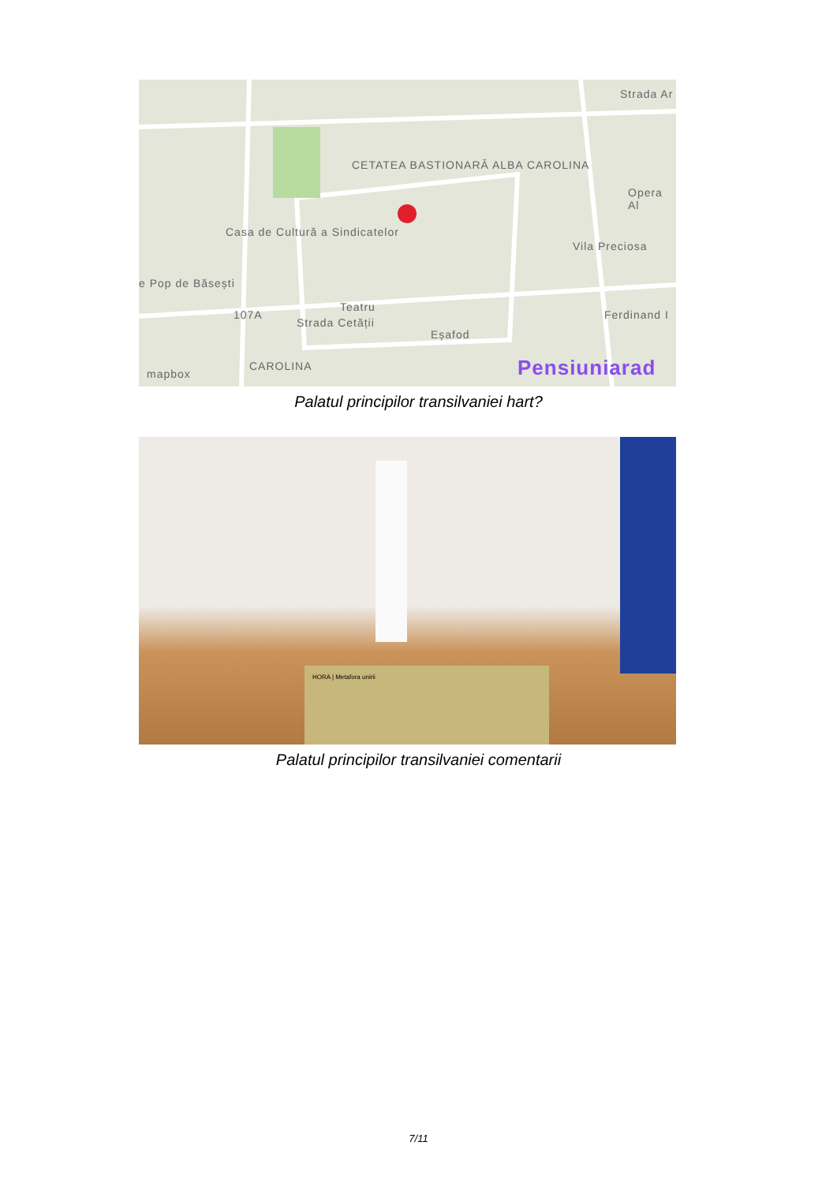CETATEA BASTIONARĂ ALBA CAROLINA
Casa de Cultură a Sindicatelor
e Pop de Băsești
Teatru
Eșafod
CAROLINA
Opera Al
Vila Preciosa
Strada Cetății
Ferdinand I
Strada Ar
107A
Pensiuniarad mapbox
Palatul principilor transilvaniei hart?
HORA | Metafora unirii
Palatul principilor transilvaniei comentarii
7/11